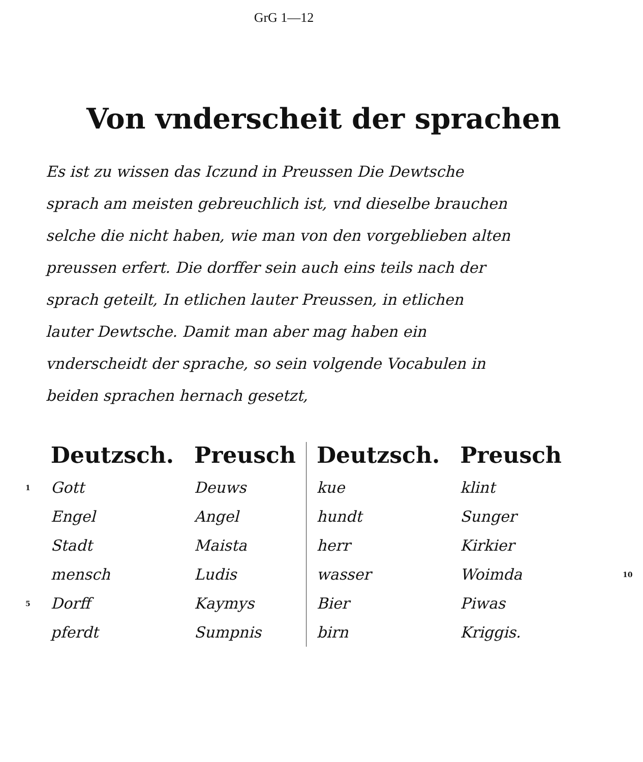GrG 1—12
Von vnderscheit der sprachen
Es ist zu wissen das Iczund in Preussen Die Dewtsche sprach am meisten gebreuchlich ist, vnd dieselbe brauchen selche die nicht haben, wie man von den vorgeblieben alten preussen erfert. Die dorffer sein auch eins teils nach der sprach geteilt, In etlichen lauter Preussen, in etlichen lauter Dewtsche. Damit man aber mag haben ein vnderscheidt der sprache, so sein volgende Vocabulen in beiden sprachen hernach gesetzt,
| | Deutzsch. | Preusch | Deutzsch. | Preusch | |
| --- | --- | --- | --- | --- | --- |
| 1 | Gott | Deuws | kue | klint | |
| | Engel | Angel | hundt | Sunger | |
| | Stadt | Maista | herr | Kirkier | |
| | mensch | Ludis | wasser | Woimda | 10 |
| 5 | Dorff | Kaymys | Bier | Piwas | |
| | pferdt | Sumpnis | birn | Kriggis. | |